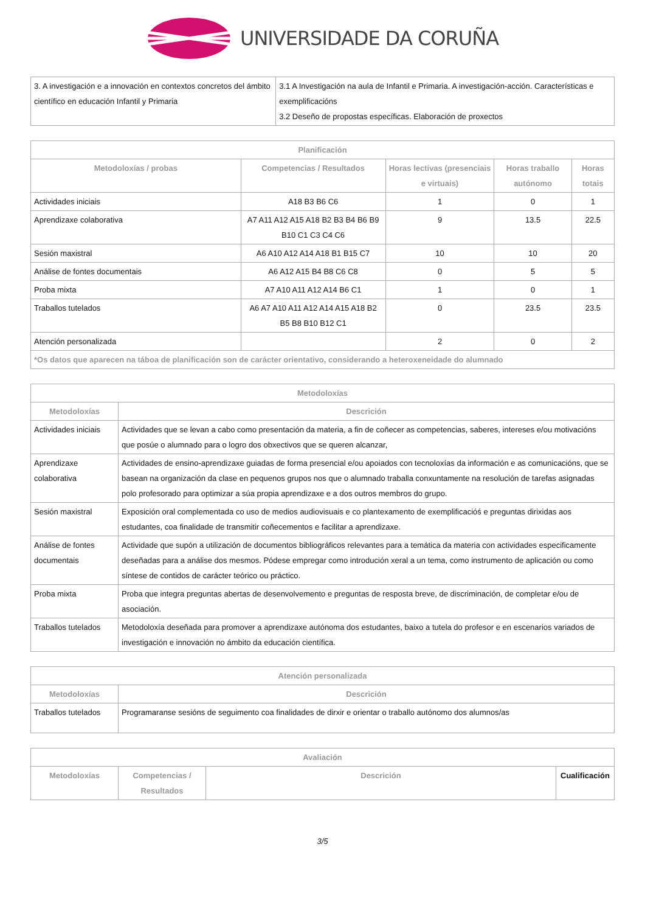UNIVERSIDADE DA CORUÑA
| 3. A investigación e a innovación en contextos concretos del ámbito científico en educación Infantil y Primaria | 3.1 A Investigación na aula de Infantil e Primaria. A investigación-acción. Características e exemplificacións 3.2 Deseño de propostas específicas. Elaboración de proxectos |
| Planificación | | | | |
| --- | --- | --- | --- | --- |
| Metodoloxías / probas | Competencias / Resultados | Horas lectivas (presenciais e virtuais) | Horas traballo autónomo | Horas totais |
| Actividades iniciais | A18 B3 B6 C6 | 1 | 0 | 1 |
| Aprendizaxe colaborativa | A7 A11 A12 A15 A18 B2 B3 B4 B6 B9 B10 C1 C3 C4 C6 | 9 | 13.5 | 22.5 |
| Sesión maxistral | A6 A10 A12 A14 A18 B1 B15 C7 | 10 | 10 | 20 |
| Análise de fontes documentais | A6 A12 A15 B4 B8 C6 C8 | 0 | 5 | 5 |
| Proba mixta | A7 A10 A11 A12 A14 B6 C1 | 1 | 0 | 1 |
| Traballos tutelados | A6 A7 A10 A11 A12 A14 A15 A18 B2 B5 B8 B10 B12 C1 | 0 | 23.5 | 23.5 |
| Atención personalizada | | 2 | 0 | 2 |
| *Os datos que aparecen na táboa de planificación son de carácter orientativo, considerando a heteroxeneidade do alumnado | | | | |
| Metodoloxías | |
| --- | --- |
| Metodoloxías | Descrición |
| Actividades iniciais | Actividades que se levan a cabo como presentación da materia, a fin de coñecer as competencias, saberes, intereses e/ou motivacións que posúe o alumnado para o logro dos obxectivos que se queren alcanzar, |
| Aprendizaxe colaborativa | Actividades de ensino-aprendizaxe guiadas de forma presencial e/ou apoiados con tecnoloxías da información e as comunicacións, que se basean na organización da clase en pequenos grupos nos que o alumnado traballa conxuntamente na resolución de tarefas asignadas polo profesorado para optimizar a súa propia aprendizaxe e a dos outros membros do grupo. |
| Sesión maxistral | Exposición oral complementada co uso de medios audiovisuais e co plantexamento de exemplificacióś e preguntas dirixidas aos estudantes, coa finalidade de transmitir coñecementos e facilitar a aprendizaxe. |
| Análise de fontes documentais | Actividade que supón a utilización de documentos bibliográficos relevantes para a temática da materia con actividades especificamente deseñadas para a análise dos mesmos. Pódese empregar como introdución xeral a un tema, como instrumento de aplicación ou como síntese de contidos de carácter teórico ou práctico. |
| Proba mixta | Proba que integra preguntas abertas de desenvolvemento e preguntas de resposta breve, de discriminación, de completar e/ou de asociación. |
| Traballos tutelados | Metodoloxía deseñada para promover a aprendizaxe autónoma dos estudantes, baixo a tutela do profesor e en escenarios variados de investigación e innovación no ámbito da educación científica. |
| Atención personalizada | |
| --- | --- |
| Metodoloxías | Descrición |
| Traballos tutelados | Programaranse sesións de seguimento coa finalidades de dirxir e orientar o traballo autónomo dos alumnos/as |
| Avaliación | | | |
| --- | --- | --- | --- |
| Metodoloxías | Competencias / Resultados | Descrición | Cualificación |
3/5